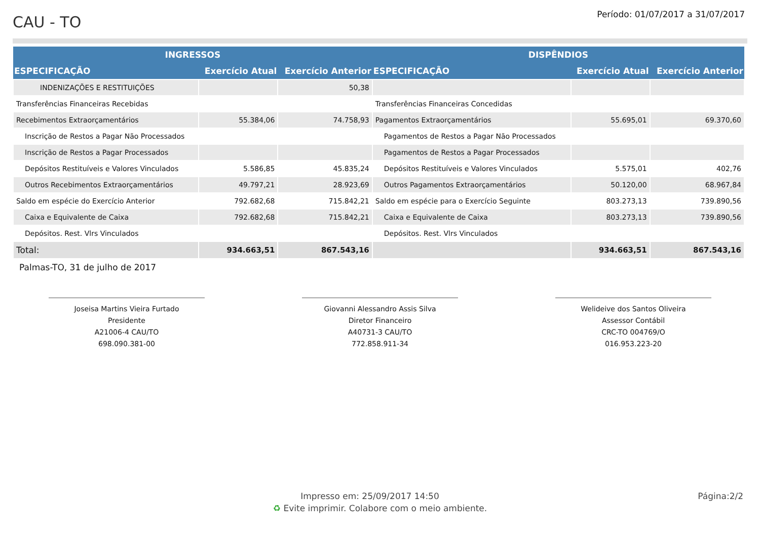CAU - TO
Período: 01/07/2017 a 31/07/2017
| INGRESSOS | | | DISPÊNDIOS | | |
| --- | --- | --- | --- | --- | --- |
| ESPECIFICAÇÃO | Exercício Atual | Exercício Anterior | ESPECIFICAÇÃO | Exercício Atual | Exercício Anterior |
| INDENIZAÇÕES E RESTITUIÇÕES | | 50,38 | | | |
| Transferências Financeiras Recebidas | | | Transferências Financeiras Concedidas | | |
| Recebimentos Extraorçamentários | 55.384,06 | 74.758,93 | Pagamentos Extraorçamentários | 55.695,01 | 69.370,60 |
| Inscrição de Restos a Pagar Não Processados | | | Pagamentos de Restos a Pagar Não Processados | | |
| Inscrição de Restos a Pagar Processados | | | Pagamentos de Restos a Pagar Processados | | |
| Depósitos Restituíveis e Valores Vinculados | 5.586,85 | 45.835,24 | Depósitos Restituíveis e Valores Vinculados | 5.575,01 | 402,76 |
| Outros Recebimentos Extraorçamentários | 49.797,21 | 28.923,69 | Outros Pagamentos Extraorçamentários | 50.120,00 | 68.967,84 |
| Saldo em espécie do Exercício Anterior | 792.682,68 | 715.842,21 | Saldo em espécie para o Exercício Seguinte | 803.273,13 | 739.890,56 |
| Caixa e Equivalente de Caixa | 792.682,68 | 715.842,21 | Caixa e Equivalente de Caixa | 803.273,13 | 739.890,56 |
| Depósitos. Rest. Vlrs Vinculados | | | Depósitos. Rest. Vlrs Vinculados | | |
| Total: | 934.663,51 | 867.543,16 | | 934.663,51 | 867.543,16 |
Palmas-TO, 31 de julho de 2017
Joseisa Martins Vieira Furtado
Presidente
A21006-4 CAU/TO
698.090.381-00
Giovanni Alessandro Assis Silva
Diretor Financeiro
A40731-3 CAU/TO
772.858.911-34
Welideive dos Santos Oliveira
Assessor Contábil
CRC-TO 004769/O
016.953.223-20
Impresso em: 25/09/2017 14:50
Página:2/2
♻ Evite imprimir. Colabore com o meio ambiente.